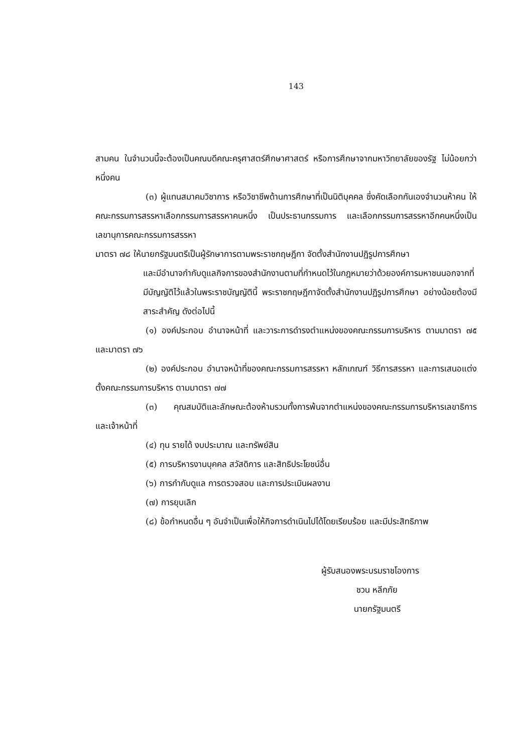143
สามคน ในจำนวนนี้จะต้องเป็นคณบดีคณะครุศาสตร์ศึกษาศาสตร์ หรือการศึกษาจากมหาวิทยาลัยของรัฐ ไม่น้อยกว่าหนึ่งคน
(๓) ผู้แทนสมาคมวิชาการ หรือวิชาชีพด้านการศึกษาที่เป็นนิติบุคคล ซึ่งคัดเลือกกันเองจำนวนห้าคน ให้คณะกรรมการสรรหาเลือกกรรมการสรรหาคนหนึ่ง เป็นประธานกรรมการ และเลือกกรรมการสรรหาอีกคนหนึ่งเป็นเลขานุการคณะกรรมการสรรหา
มาตรา ๗๘ ให้นายกรัฐมนตรีเป็นผู้รักษาการตามพระราชกฤษฎีกา จัดตั้งสำนักงานปฏิรูปการศึกษา
และมีอำนาจกำกับดูแลกิจการของสำนักงานตามที่กำหนดไว้ในกฎหมายว่าด้วยองค์การมหาชนนอกจากที่มีบัญญัติไว้แล้วในพระราชบัญญัตินี้ พระราชกฤษฎีกาจัดตั้งสำนักงานปฏิรูปการศึกษา อย่างน้อยต้องมีสาระสำคัญ ดังต่อไปนี้
(๑) องค์ประกอบ อำนาจหน้าที่ และวาระการดำรงตำแหน่งของคณะกรรมการบริหาร ตามมาตรา ๗๕ และมาตรา ๗๖
(๒) องค์ประกอบ อำนาจหน้าที่ของคณะกรรมการสรรหา หลักเกณฑ์ วิธีการสรรหา และการเสนอแต่งตั้งคณะกรรมการบริหาร ตามมาตรา ๗๗
(๓) คุณสมบัติและลักษณะต้องห้ามรวมทั้งการพ้นจากตำแหน่งของคณะกรรมการบริหารเลขาธิการ และเจ้าหน้าที่
(๔) ทุน รายได้ งบประมาณ และทรัพย์สิน
(๕) การบริหารงานบุคคล สวัสดิการ และสิทธิประโยชน์อื่น
(๖) การกำกับดูแล การตรวจสอบ และการประเมินผลงาน
(๗) การยุบเลิก
(๘) ข้อกำหนดอื่น ๆ อันจำเป็นเพื่อให้กิจการดำเนินไปได้โดยเรียบร้อย และมีประสิทธิภาพ
ผู้รับสนองพระบรมราชโองการ
ชวน หลีกภัย
นายกรัฐมนตรี